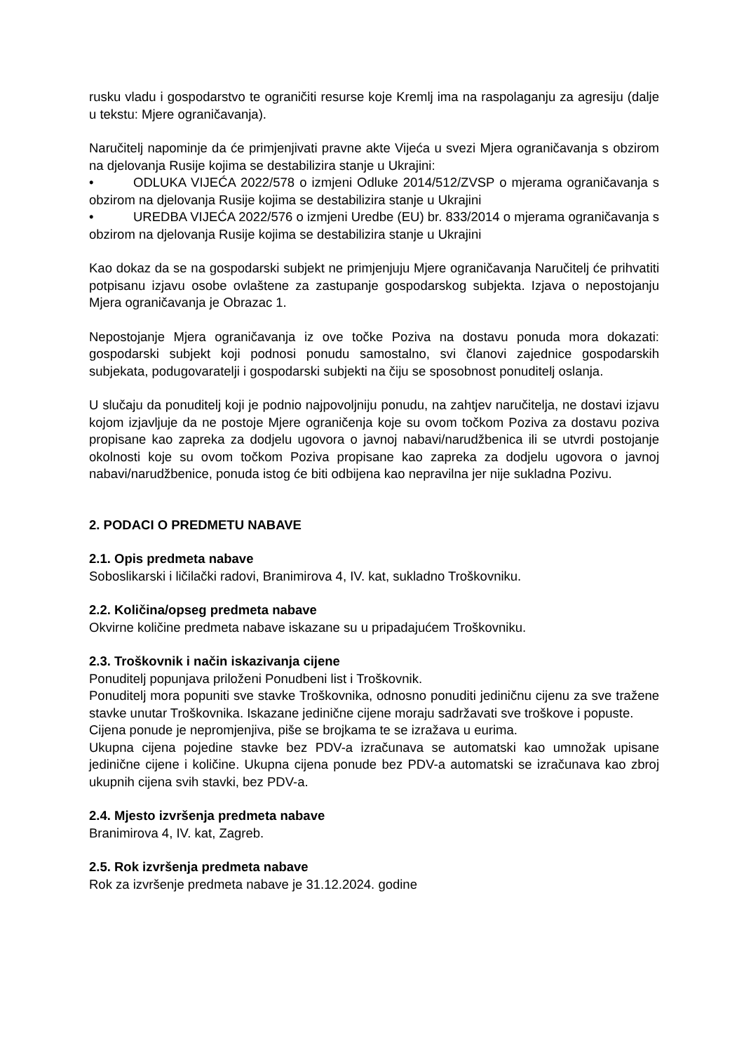rusku vladu i gospodarstvo te ograničiti resurse koje Kremlj ima na raspolaganju za agresiju (dalje u tekstu: Mjere ograničavanja).
Naručitelj napominje da će primjenjivati pravne akte Vijeća u svezi Mjera ograničavanja s obzirom na djelovanja Rusije kojima se destabilizira stanje u Ukrajini:
• ODLUKA VIJEĆA 2022/578 o izmjeni Odluke 2014/512/ZVSP o mjerama ograničavanja s obzirom na djelovanja Rusije kojima se destabilizira stanje u Ukrajini
• UREDBA VIJEĆA 2022/576 o izmjeni Uredbe (EU) br. 833/2014 o mjerama ograničavanja s obzirom na djelovanja Rusije kojima se destabilizira stanje u Ukrajini
Kao dokaz da se na gospodarski subjekt ne primjenjuju Mjere ograničavanja Naručitelj će prihvatiti potpisanu izjavu osobe ovlaštene za zastupanje gospodarskog subjekta. Izjava o nepostojanju Mjera ograničavanja je Obrazac 1.
Nepostojanje Mjera ograničavanja iz ove točke Poziva na dostavu ponuda mora dokazati: gospodarski subjekt koji podnosi ponudu samostalno, svi članovi zajednice gospodarskih subjekata, podugovaratelji i gospodarski subjekti na čiju se sposobnost ponuditelj oslanja.
U slučaju da ponuditelj koji je podnio najpovoljniju ponudu, na zahtjev naručitelja, ne dostavi izjavu kojom izjavljuje da ne postoje Mjere ograničenja koje su ovom točkom Poziva za dostavu poziva propisane kao zapreka za dodjelu ugovora o javnoj nabavi/narudžbenica ili se utvrdi postojanje okolnosti koje su ovom točkom Poziva propisane kao zapreka za dodjelu ugovora o javnoj nabavi/narudžbenice, ponuda istog će biti odbijena kao nepravilna jer nije sukladna Pozivu.
2. PODACI O PREDMETU NABAVE
2.1. Opis predmeta nabave
Soboslikarski i ličilački radovi, Branimirova 4, IV. kat, sukladno Troškovniku.
2.2. Količina/opseg predmeta nabave
Okvirne količine predmeta nabave iskazane su u pripadajućem Troškovniku.
2.3. Troškovnik i način iskazivanja cijene
Ponuditelj popunjava priloženi Ponudbeni list i Troškovnik.
Ponuditelj mora popuniti sve stavke Troškovnika, odnosno ponuditi jediničnu cijenu za sve tražene stavke unutar Troškovnika. Iskazane jedinične cijene moraju sadržavati sve troškove i popuste.
Cijena ponude je nepromjenjiva, piše se brojkama te se izražava u eurima.
Ukupna cijena pojedine stavke bez PDV-a izračunava se automatski kao umnožak upisane jedinične cijene i količine. Ukupna cijena ponude bez PDV-a automatski se izračunava kao zbroj ukupnih cijena svih stavki, bez PDV-a.
2.4. Mjesto izvršenja predmeta nabave
Branimirova 4, IV. kat, Zagreb.
2.5. Rok izvršenja predmeta nabave
Rok za izvršenje predmeta nabave je 31.12.2024. godine